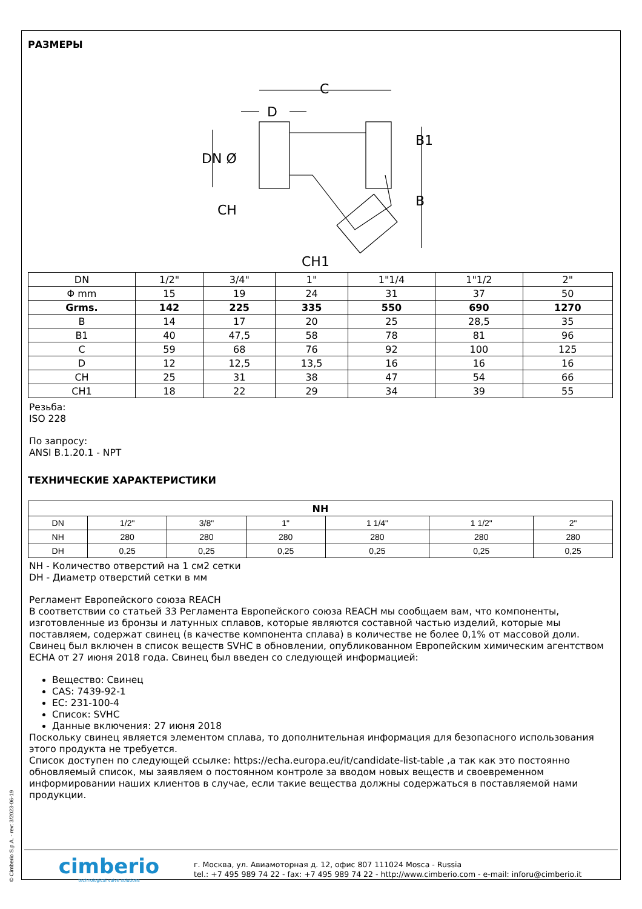© Cimberio S.p.A. - rev: 3/2023-06-19
РАЗМЕРЫ
C
D
DN Ø
B1
B
CH
CH1
| DN | 1/2" | 3/4" | 1" | 1"1/4 | 1"1/2 | 2" |
| Φ mm | 15 | 19 | 24 | 31 | 37 | 50 |
| Grms. | 142 | 225 | 335 | 550 | 690 | 1270 |
| B | 14 | 17 | 20 | 25 | 28,5 | 35 |
| B1 | 40 | 47,5 | 58 | 78 | 81 | 96 |
| C | 59 | 68 | 76 | 92 | 100 | 125 |
| D | 12 | 12,5 | 13,5 | 16 | 16 | 16 |
| CH | 25 | 31 | 38 | 47 | 54 | 66 |
| CH1 | 18 | 22 | 29 | 34 | 39 | 55 |
Резьба:
ISO 228
По запросу:
ANSI B.1.20.1 - NPT
ТЕХНИЧЕСКИЕ ХАРАКТЕРИСТИКИ
| NH | | | | | | |
| --- | --- | --- | --- | --- | --- | --- |
| DN | 1/2" | 3/8" | 1" | 1 1/4" | 1 1/2" | 2" |
| NH | 280 | 280 | 280 | 280 | 280 | 280 |
| DH | 0,25 | 0,25 | 0,25 | 0,25 | 0,25 | 0,25 |
NH - Количество отверстий на 1 см2 сетки
DH - Диаметр отверстий сетки в мм
Регламент Европейского союза REACH
В соответствии со статьей 33 Регламента Европейского союза REACH мы сообщаем вам, что компоненты, изготовленные из бронзы и латунных сплавов, которые являются составной частью изделий, которые мы поставляем, содержат свинец (в качестве компонента сплава) в количестве не более 0,1% от массовой доли. Свинец был включен в список веществ SVHC в обновлении, опубликованном Европейским химическим агентством ECHA от 27 июня 2018 года. Свинец был введен со следующей информацией:
Вещество: Свинец
CAS: 7439-92-1
EC: 231-100-4
Список: SVHC
Данные включения: 27 июня 2018
Поскольку свинец является элементом сплава, то дополнительная информация для безопасного использования этого продукта не требуется.
Список доступен по следующей ссылке: https://echa.europa.eu/it/candidate-list-table ,а так как это постоянно обновляемый список, мы заявляем о постоянном контроле за вводом новых веществ и своевременном информировании наших клиентов в случае, если такие вещества должны содержаться в поставляемой нами продукции.
cimberio
technological valve solutions
г. Москва, ул. Авиамоторная д. 12, офис 807 111024 Mosca - Russia
tel.: +7 495 989 74 22 - fax: +7 495 989 74 22 - http://www.cimberio.com - e-mail: inforu@cimberio.it